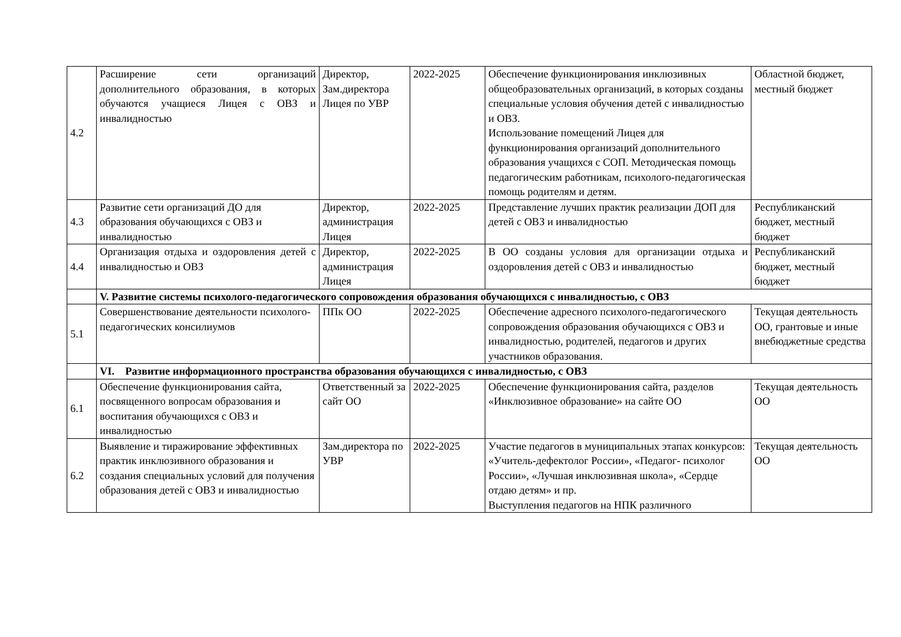| 4.2 | Расширение сети организаций дополнительного образования, в которых обучаются учащиеся Лицея с ОВЗ и инвалидностью | Директор, Зам.директора Лицея по УВР | 2022-2025 | Обеспечение функционирования инклюзивных общеобразовательных организаций, в которых созданы специальные условия обучения детей с инвалидностью и ОВЗ. Использование помещений Лицея для функционирования организаций дополнительного образования учащихся с СОП. Методическая помощь педагогическим работникам, психолого-педагогическая помощь родителям и детям. | Областной бюджет, местный бюджет |
| 4.3 | Развитие сети организаций ДО для образования обучающихся с ОВЗ и инвалидностью | Директор, администрация Лицея | 2022-2025 | Представление лучших практик реализации ДОП для детей с ОВЗ и инвалидностью | Республиканский бюджет, местный бюджет |
| 4.4 | Организация отдыха и оздоровления детей с инвалидностью и ОВЗ | Директор, администрация Лицея | 2022-2025 | В ОО созданы условия для организации отдыха и оздоровления детей с ОВЗ и инвалидностью | Республиканский бюджет, местный бюджет |
| | V. Развитие системы психолого-педагогического сопровождения образования обучающихся с инвалидностью, с ОВЗ | | | | |
| 5.1 | Совершенствование деятельности психолого-педагогических консилиумов | ППк ОО | 2022-2025 | Обеспечение адресного психолого-педагогического сопровождения образования обучающихся с ОВЗ и инвалидностью, родителей, педагогов и других участников образования. | Текущая деятельность ОО, грантовые и иные внебюджетные средства |
| | VI. Развитие информационного пространства образования обучающихся с инвалидностью, с ОВЗ | | | | |
| 6.1 | Обеспечение функционирования сайта, посвященного вопросам образования и воспитания обучающихся с ОВЗ и инвалидностью | Ответственный за сайт ОО | 2022-2025 | Обеспечение функционирования сайта, разделов «Инклюзивное образование» на сайте ОО | Текущая деятельность ОО |
| 6.2 | Выявление и тиражирование эффективных практик инклюзивного образования и создания специальных условий для получения образования детей с ОВЗ и инвалидностью | Зам.директора по УВР | 2022-2025 | Участие педагогов в муниципальных этапах конкурсов: «Учитель-дефектолог России», «Педагог- психолог России», «Лучшая инклюзивная школа», «Сердце отдаю детям» и пр. Выступления педагогов на НПК различного | Текущая деятельность ОО |